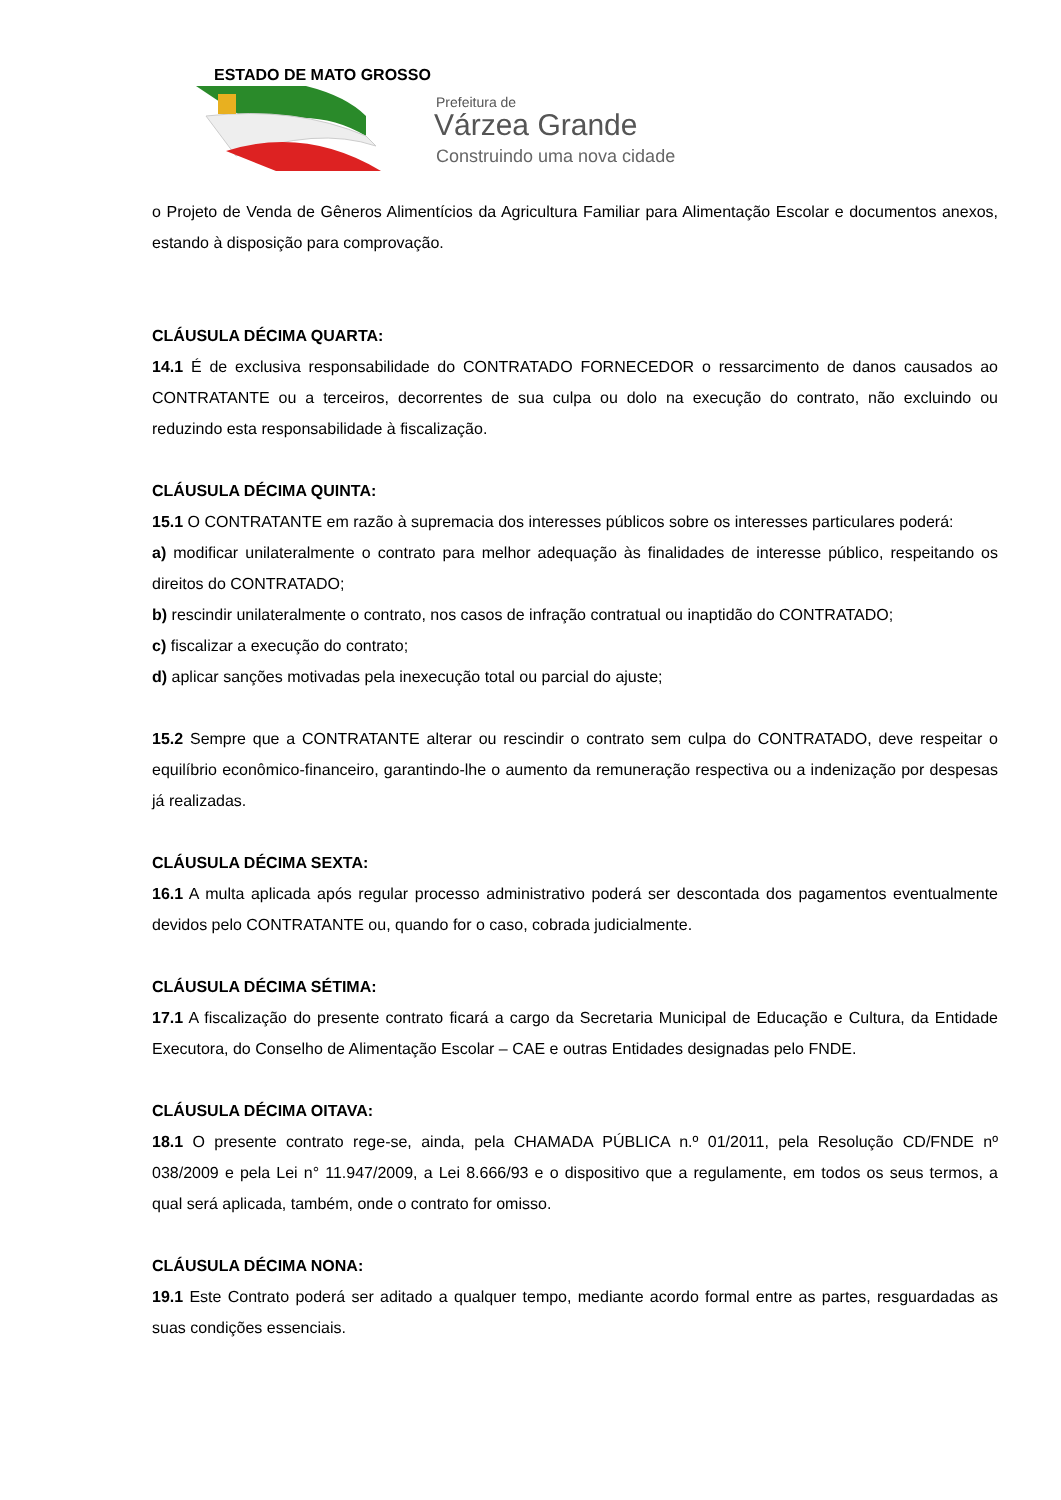ESTADO DE MATO GROSSO
Prefeitura de
Várzea Grande
Construindo uma nova cidade
o Projeto de Venda de Gêneros Alimentícios da Agricultura Familiar para Alimentação Escolar e documentos anexos, estando à disposição para comprovação.
CLÁUSULA DÉCIMA QUARTA:
14.1 É de exclusiva responsabilidade do CONTRATADO FORNECEDOR o ressarcimento de danos causados ao CONTRATANTE ou a terceiros, decorrentes de sua culpa ou dolo na execução do contrato, não excluindo ou reduzindo esta responsabilidade à fiscalização.
CLÁUSULA DÉCIMA QUINTA:
15.1 O CONTRATANTE em razão à supremacia dos interesses públicos sobre os interesses particulares poderá:
a) modificar unilateralmente o contrato para melhor adequação às finalidades de interesse público, respeitando os direitos do CONTRATADO;
b) rescindir unilateralmente o contrato, nos casos de infração contratual ou inaptidão do CONTRATADO;
c) fiscalizar a execução do contrato;
d) aplicar sanções motivadas pela inexecução total ou parcial do ajuste;
15.2 Sempre que a CONTRATANTE alterar ou rescindir o contrato sem culpa do CONTRATADO, deve respeitar o equilíbrio econômico-financeiro, garantindo-lhe o aumento da remuneração respectiva ou a indenização por despesas já realizadas.
CLÁUSULA DÉCIMA SEXTA:
16.1 A multa aplicada após regular processo administrativo poderá ser descontada dos pagamentos eventualmente devidos pelo CONTRATANTE ou, quando for o caso, cobrada judicialmente.
CLÁUSULA DÉCIMA SÉTIMA:
17.1 A fiscalização do presente contrato ficará a cargo da Secretaria Municipal de Educação e Cultura, da Entidade Executora, do Conselho de Alimentação Escolar – CAE e outras Entidades designadas pelo FNDE.
CLÁUSULA DÉCIMA OITAVA:
18.1 O presente contrato rege-se, ainda, pela CHAMADA PÚBLICA n.º 01/2011, pela Resolução CD/FNDE nº 038/2009 e pela Lei n° 11.947/2009, a Lei 8.666/93 e o dispositivo que a regulamente, em todos os seus termos, a qual será aplicada, também, onde o contrato for omisso.
CLÁUSULA DÉCIMA NONA:
19.1 Este Contrato poderá ser aditado a qualquer tempo, mediante acordo formal entre as partes, resguardadas as suas condições essenciais.